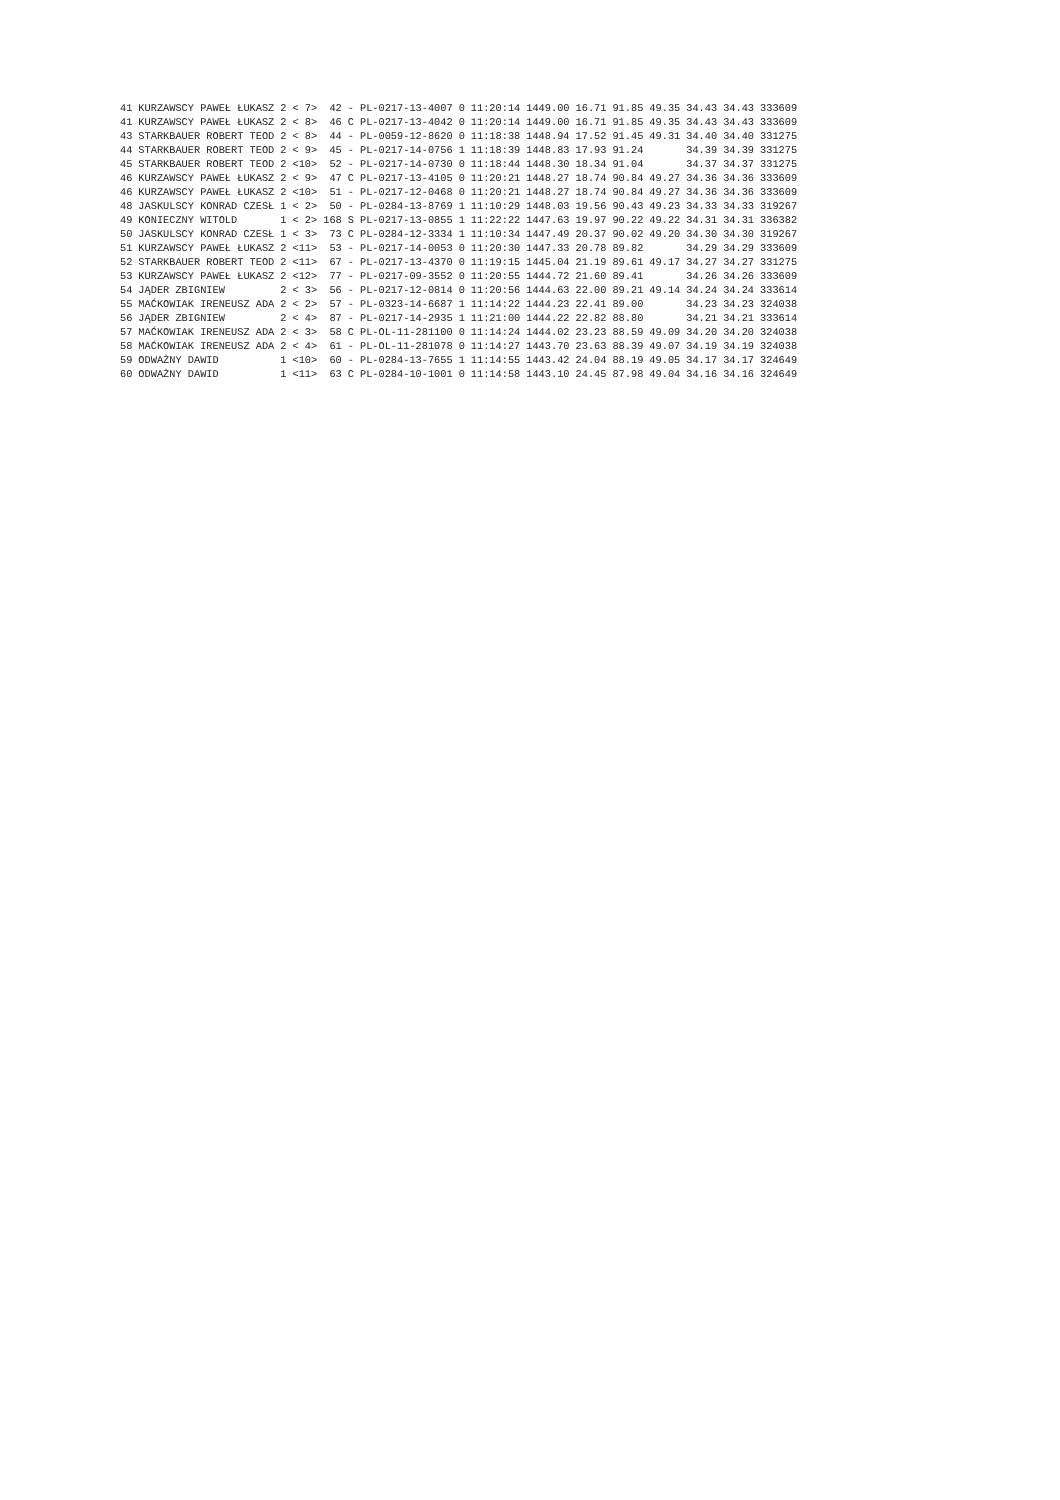| 41 | KURZAWSCY PAWEŁ ŁUKASZ | 2 | < 7> | 42 | - | PL-0217-13-4007 | 0 | 11:20:14 | 1449.00 | 16.71 | 91.85 | 49.35 | 34.43 | 34.43 | 333609 |
| 41 | KURZAWSCY PAWEŁ ŁUKASZ | 2 | < 8> | 46 | C | PL-0217-13-4042 | 0 | 11:20:14 | 1449.00 | 16.71 | 91.85 | 49.35 | 34.43 | 34.43 | 333609 |
| 43 | STARKBAUER ROBERT TEOD | 2 | < 8> | 44 | - | PL-0059-12-8620 | 0 | 11:18:38 | 1448.94 | 17.52 | 91.45 | 49.31 | 34.40 | 34.40 | 331275 |
| 44 | STARKBAUER ROBERT TEOD | 2 | < 9> | 45 | - | PL-0217-14-0756 | 1 | 11:18:39 | 1448.83 | 17.93 | 91.24 | | 34.39 | 34.39 | 331275 |
| 45 | STARKBAUER ROBERT TEOD | 2 | <10> | 52 | - | PL-0217-14-0730 | 0 | 11:18:44 | 1448.30 | 18.34 | 91.04 | | 34.37 | 34.37 | 331275 |
| 46 | KURZAWSCY PAWEŁ ŁUKASZ | 2 | < 9> | 47 | C | PL-0217-13-4105 | 0 | 11:20:21 | 1448.27 | 18.74 | 90.84 | 49.27 | 34.36 | 34.36 | 333609 |
| 46 | KURZAWSCY PAWEŁ ŁUKASZ | 2 | <10> | 51 | - | PL-0217-12-0468 | 0 | 11:20:21 | 1448.27 | 18.74 | 90.84 | 49.27 | 34.36 | 34.36 | 333609 |
| 48 | JASKULSCY KONRAD CZESŁ | 1 | < 2> | 50 | - | PL-0284-13-8769 | 1 | 11:10:29 | 1448.03 | 19.56 | 90.43 | 49.23 | 34.33 | 34.33 | 319267 |
| 49 | KONIECZNY WITOLD | 1 | < 2> | 168 | S | PL-0217-13-0855 | 1 | 11:22:22 | 1447.63 | 19.97 | 90.22 | 49.22 | 34.31 | 34.31 | 336382 |
| 50 | JASKULSCY KONRAD CZESŁ | 1 | < 3> | 73 | C | PL-0284-12-3334 | 1 | 11:10:34 | 1447.49 | 20.37 | 90.02 | 49.20 | 34.30 | 34.30 | 319267 |
| 51 | KURZAWSCY PAWEŁ ŁUKASZ | 2 | <11> | 53 | - | PL-0217-14-0053 | 0 | 11:20:30 | 1447.33 | 20.78 | 89.82 | | 34.29 | 34.29 | 333609 |
| 52 | STARKBAUER ROBERT TEOD | 2 | <11> | 67 | - | PL-0217-13-4370 | 0 | 11:19:15 | 1445.04 | 21.19 | 89.61 | 49.17 | 34.27 | 34.27 | 331275 |
| 53 | KURZAWSCY PAWEŁ ŁUKASZ | 2 | <12> | 77 | - | PL-0217-09-3552 | 0 | 11:20:55 | 1444.72 | 21.60 | 89.41 | | 34.26 | 34.26 | 333609 |
| 54 | JĄDER ZBIGNIEW | 2 | < 3> | 56 | - | PL-0217-12-0814 | 0 | 11:20:56 | 1444.63 | 22.00 | 89.21 | 49.14 | 34.24 | 34.24 | 333614 |
| 55 | MAĆKOWIAK IRENEUSZ ADA | 2 | < 2> | 57 | - | PL-0323-14-6687 | 1 | 11:14:22 | 1444.23 | 22.41 | 89.00 | | 34.23 | 34.23 | 324038 |
| 56 | JĄDER ZBIGNIEW | 2 | < 4> | 87 | - | PL-0217-14-2935 | 1 | 11:21:00 | 1444.22 | 22.82 | 88.80 | | 34.21 | 34.21 | 333614 |
| 57 | MAĆKOWIAK IRENEUSZ ADA | 2 | < 3> | 58 | C | PL-OL-11-281100 | 0 | 11:14:24 | 1444.02 | 23.23 | 88.59 | 49.09 | 34.20 | 34.20 | 324038 |
| 58 | MAĆKOWIAK IRENEUSZ ADA | 2 | < 4> | 61 | - | PL-OL-11-281078 | 0 | 11:14:27 | 1443.70 | 23.63 | 88.39 | 49.07 | 34.19 | 34.19 | 324038 |
| 59 | ODWAŻNY DAWID | 1 | <10> | 60 | - | PL-0284-13-7655 | 1 | 11:14:55 | 1443.42 | 24.04 | 88.19 | 49.05 | 34.17 | 34.17 | 324649 |
| 60 | ODWAŻNY DAWID | 1 | <11> | 63 | C | PL-0284-10-1001 | 0 | 11:14:58 | 1443.10 | 24.45 | 87.98 | 49.04 | 34.16 | 34.16 | 324649 |